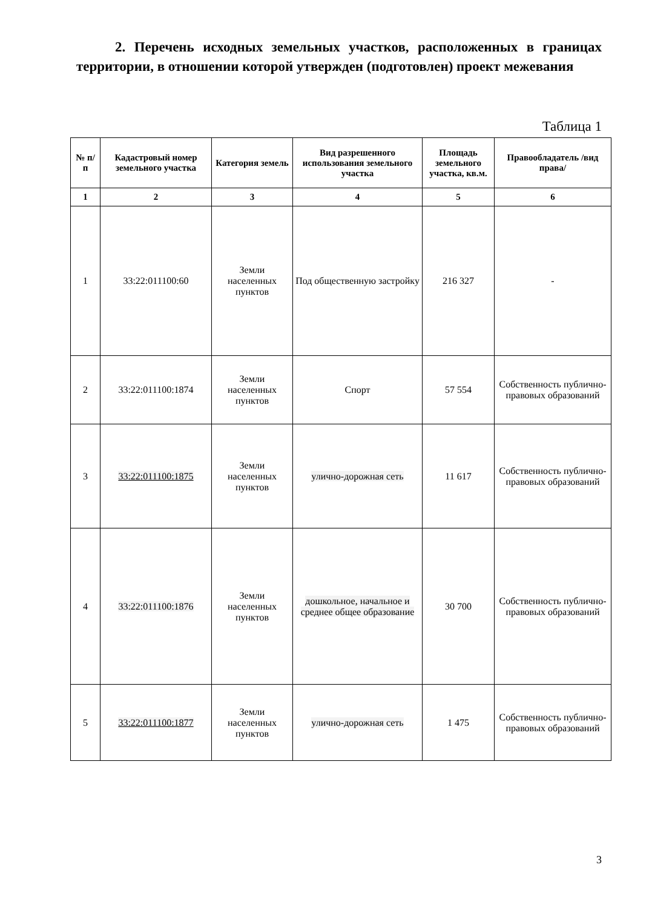2. Перечень исходных земельных участков, расположенных в границах территории, в отношении которой утвержден (подготовлен) проект межевания
Таблица 1
| № п/п | Кадастровый номер земельного участка | Категория земель | Вид разрешенного использования земельного участка | Площадь земельного участка, кв.м. | Правообладатель /вид права/ |
| --- | --- | --- | --- | --- | --- |
| 1 | 2 | 3 | 4 | 5 | 6 |
| 1 | 33:22:011100:60 | Земли населенных пунктов | Под общественную застройку | 216 327 | - |
| 2 | 33:22:011100:1874 | Земли населенных пунктов | Спорт | 57 554 | Собственность публично-правовых образований |
| 3 | 33:22:011100:1875 | Земли населенных пунктов | улично-дорожная сеть | 11 617 | Собственность публично-правовых образований |
| 4 | 33:22:011100:1876 | Земли населенных пунктов | дошкольное, начальное и среднее общее образование | 30 700 | Собственность публично-правовых образований |
| 5 | 33:22:011100:1877 | Земли населенных пунктов | улично-дорожная сеть | 1 475 | Собственность публично-правовых образований |
3